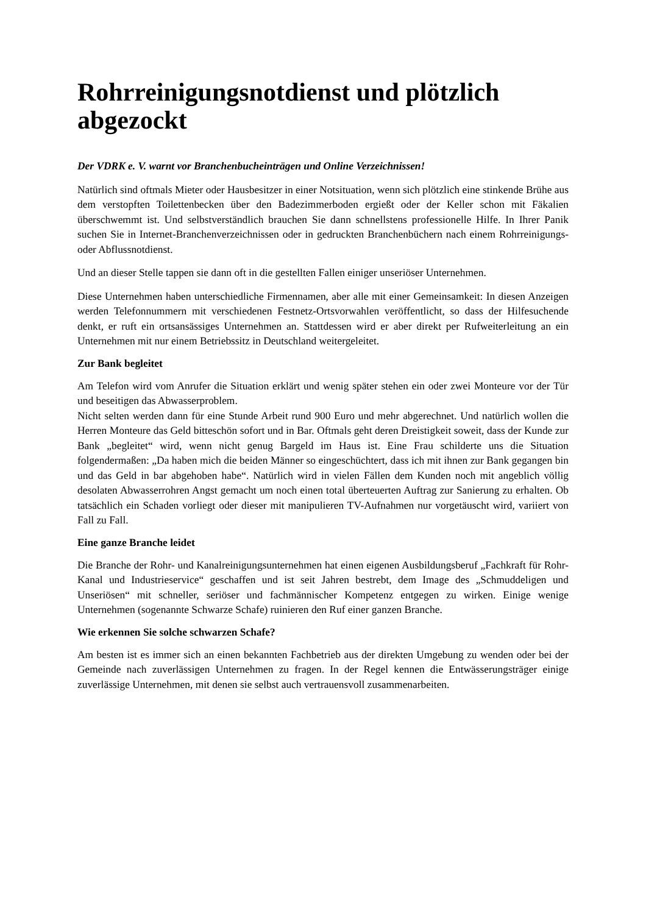Rohrreinigungsnotdienst und plötzlich abgezockt
Der VDRK e. V. warnt vor Branchenbucheinträgen und Online Verzeichnissen!
Natürlich sind oftmals Mieter oder Hausbesitzer in einer Notsituation, wenn sich plötzlich eine stinkende Brühe aus dem verstopften Toilettenbecken über den Badezimmerboden ergießt oder der Keller schon mit Fäkalien überschwemmt ist. Und selbstverständlich brauchen Sie dann schnellstens professionelle Hilfe. In Ihrer Panik suchen Sie in Internet-Branchenverzeichnissen oder in gedruckten Branchenbüchern nach einem Rohrreinigungs- oder Abflussnotdienst.
Und an dieser Stelle tappen sie dann oft in die gestellten Fallen einiger unseriöser Unternehmen.
Diese Unternehmen haben unterschiedliche Firmennamen, aber alle mit einer Gemeinsamkeit: In diesen Anzeigen werden Telefonnummern mit verschiedenen Festnetz-Ortsvorwahlen veröffentlicht, so dass der Hilfesuchende denkt, er ruft ein ortsansässiges Unternehmen an. Stattdessen wird er aber direkt per Rufweiterleitung an ein Unternehmen mit nur einem Betriebssitz in Deutschland weitergeleitet.
Zur Bank begleitet
Am Telefon wird vom Anrufer die Situation erklärt und wenig später stehen ein oder zwei Monteure vor der Tür und beseitigen das Abwasserproblem.
Nicht selten werden dann für eine Stunde Arbeit rund 900 Euro und mehr abgerechnet. Und natürlich wollen die Herren Monteure das Geld bitteschön sofort und in Bar. Oftmals geht deren Dreistigkeit soweit, dass der Kunde zur Bank „begleitet“ wird, wenn nicht genug Bargeld im Haus ist. Eine Frau schilderte uns die Situation folgendermaßen: „Da haben mich die beiden Männer so eingeschüchtert, dass ich mit ihnen zur Bank gegangen bin und das Geld in bar abgehoben habe“. Natürlich wird in vielen Fällen dem Kunden noch mit angeblich völlig desolaten Abwasserrohren Angst gemacht um noch einen total überteuerten Auftrag zur Sanierung zu erhalten. Ob tatsächlich ein Schaden vorliegt oder dieser mit manipulieren TV-Aufnahmen nur vorgetäuscht wird, variiert von Fall zu Fall.
Eine ganze Branche leidet
Die Branche der Rohr- und Kanalreinigungsunternehmen hat einen eigenen Ausbildungsberuf „Fachkraft für Rohr- Kanal und Industrieservice“ geschaffen und ist seit Jahren bestrebt, dem Image des „Schmuddeligen und Unseriösen“ mit schneller, seriöser und fachmännischer Kompetenz entgegen zu wirken. Einige wenige Unternehmen (sogenannte Schwarze Schafe) ruinieren den Ruf einer ganzen Branche.
Wie erkennen Sie solche schwarzen Schafe?
Am besten ist es immer sich an einen bekannten Fachbetrieb aus der direkten Umgebung zu wenden oder bei der Gemeinde nach zuverlässigen Unternehmen zu fragen. In der Regel kennen die Entwässerungsträger einige zuverlässige Unternehmen, mit denen sie selbst auch vertrauensvoll zusammenarbeiten.